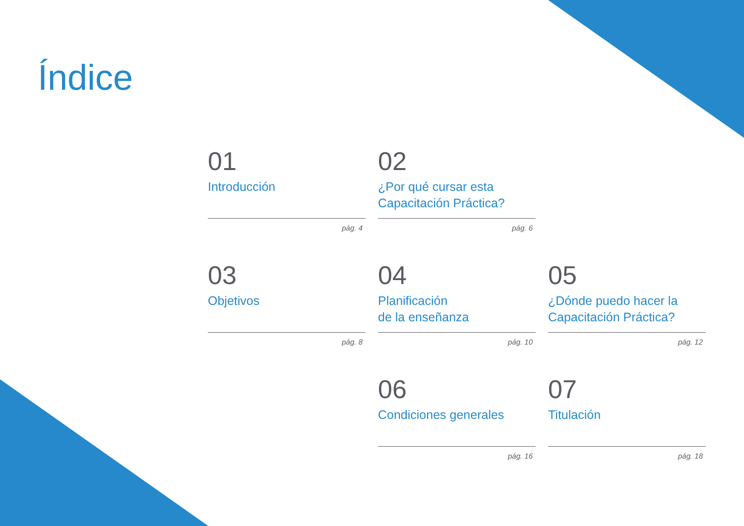Índice
01
Introducción
pág. 4
02
¿Por qué cursar esta Capacitación Práctica?
pág. 6
03
Objetivos
pág. 8
04
Planificación
de la enseñanza
pág. 10
05
¿Dónde puedo hacer la Capacitación Práctica?
pág. 12
06
Condiciones generales
pág. 16
07
Titulación
pág. 18